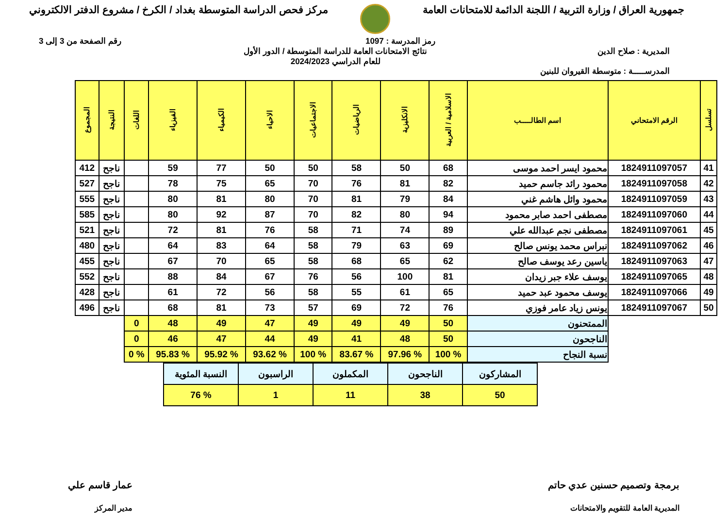جمهورية العراق / وزارة التربية / اللجنة الدائمة للامتحانات العامة
مركز فحص الدراسة المتوسطة بغداد / الكرخ / مشروع الدفتر الالكتروني
رمز المدرسة : 1097 رقم الصفحة من 3 إلى 3
المديرية : صلاح الدين
المدرســـــة : متوسطة القيروان للبنين
نتائج الامتحانات العامة للدراسة المتوسطة / الدور الأول
للعام الدراسي 2024/2023
| تسلسل | الرقم الامتحاني | اسم الطالـــــب | الاسلامية / العربية | الانكليزية | الرياضيات | الاجتماعيات | الاحياء | الكيمياء | الفيزياء | اللغات | النتيجة | المجموع |
| --- | --- | --- | --- | --- | --- | --- | --- | --- | --- | --- | --- | --- |
| 41 | 1824911097057 | محمود ايسر احمد موسى | 68 | 50 | 58 | 50 | 50 | 77 | 59 | | ناجح | 412 |
| 42 | 1824911097058 | محمود رائد جاسم حميد | 82 | 81 | 76 | 70 | 65 | 75 | 78 | | ناجح | 527 |
| 43 | 1824911097059 | محمود وائل هاشم غني | 84 | 79 | 81 | 70 | 80 | 81 | 80 | | ناجح | 555 |
| 44 | 1824911097060 | مصطفى احمد صابر محمود | 94 | 80 | 82 | 70 | 87 | 92 | 80 | | ناجح | 585 |
| 45 | 1824911097061 | مصطفى نجم عبدالله علي | 89 | 74 | 71 | 58 | 76 | 81 | 72 | | ناجح | 521 |
| 46 | 1824911097062 | نبراس محمد يونس صالح | 69 | 63 | 79 | 58 | 64 | 83 | 64 | | ناجح | 480 |
| 47 | 1824911097063 | ياسين رعد يوسف صالح | 62 | 65 | 68 | 58 | 65 | 70 | 67 | | ناجح | 455 |
| 48 | 1824911097065 | يوسف علاء جبر زيدان | 81 | 100 | 56 | 76 | 67 | 84 | 88 | | ناجح | 552 |
| 49 | 1824911097066 | يوسف محمود عبد حميد | 65 | 61 | 55 | 58 | 56 | 72 | 61 | | ناجح | 428 |
| 50 | 1824911097067 | يونس زياد عامر فوزي | 76 | 72 | 69 | 57 | 73 | 81 | 68 | | ناجح | 496 |
| | | الممتحنون | 50 | 49 | 49 | 49 | 47 | 49 | 48 | 0 | | |
| | | الناجحون | 50 | 48 | 41 | 49 | 44 | 47 | 46 | 0 | | |
| | | نسبة النجاح | % 100 | % 97.96 | % 83.67 | % 100 | % 93.62 | % 95.92 | % 95.83 | % 0 | | |
| المشاركون | الناجحون | المكملون | الراسبون | النسبة المئوية |
| 50 | 38 | 11 | 1 | % 76 |
برمجة وتصميم حسنين عدي حاتم
المديرية العامة للتقويم والامتحانات
عمار قاسم علي
مدير المركز